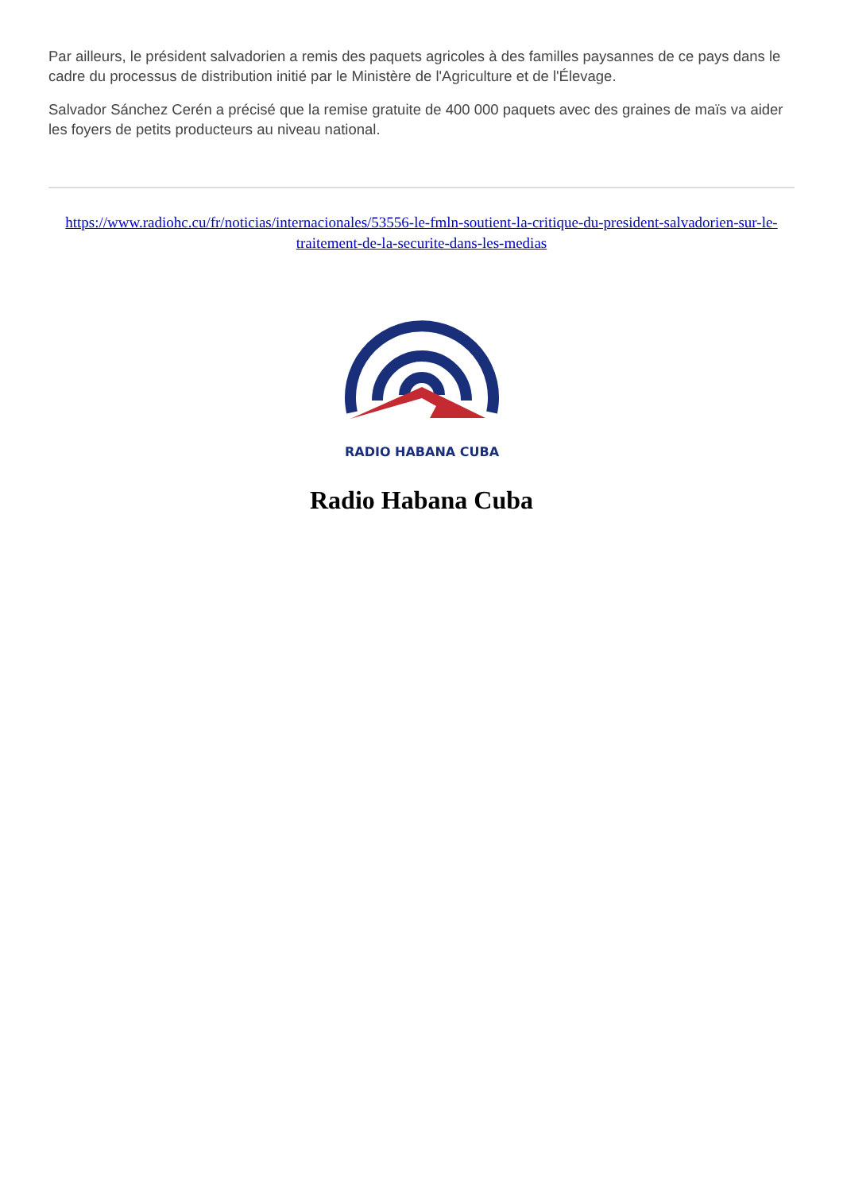Par ailleurs, le président salvadorien a remis des paquets agricoles à des familles paysannes de ce pays dans le cadre du processus de distribution initié par le Ministère de l'Agriculture et de l'Élevage.
Salvador Sánchez Cerén a précisé que la remise gratuite de 400 000 paquets avec des graines de maïs va aider les foyers de petits producteurs au niveau national.
https://www.radiohc.cu/fr/noticias/internacionales/53556-le-fmln-soutient-la-critique-du-president-salvadorien-sur-le-traitement-de-la-securite-dans-les-medias
RADIO HABANA CUBA
Radio Habana Cuba